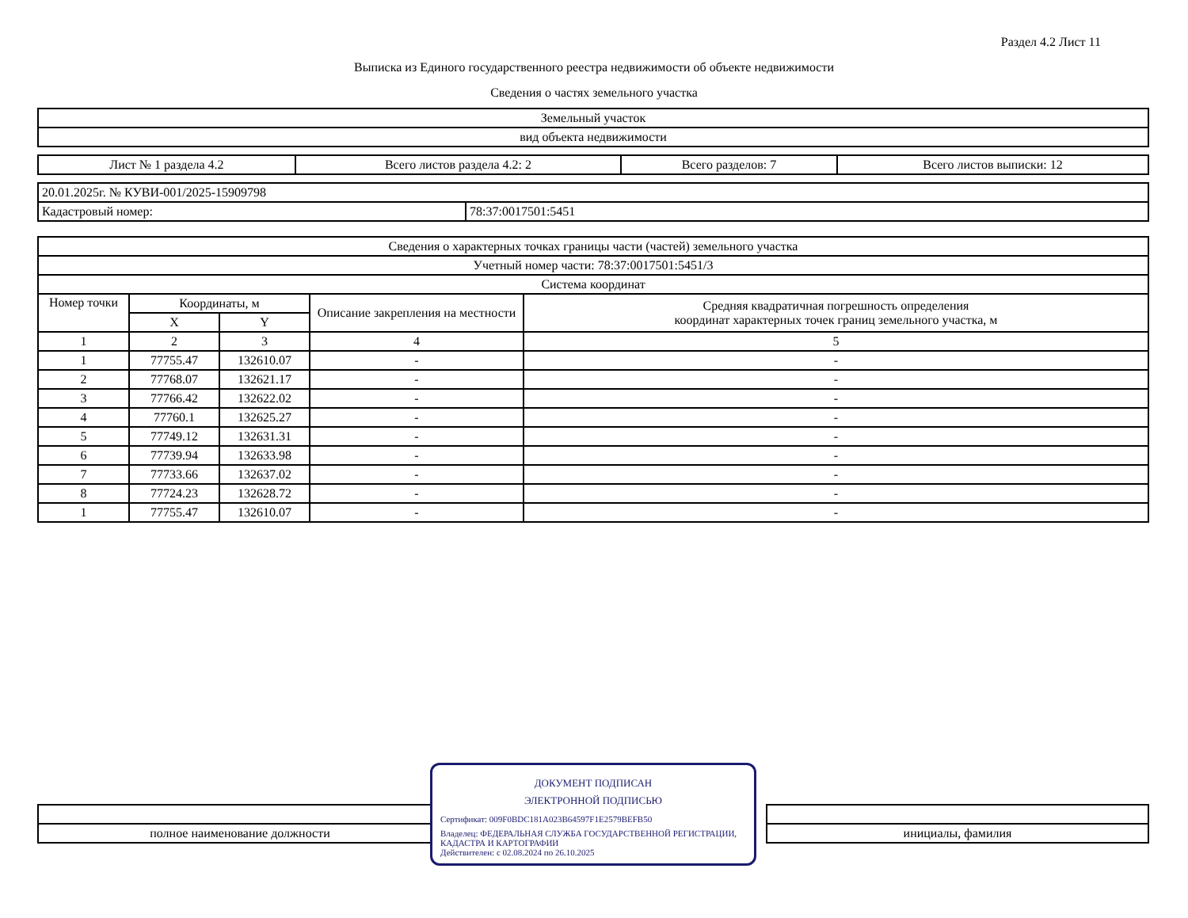Раздел 4.2 Лист 11
Выписка из Единого государственного реестра недвижимости об объекте недвижимости
Сведения о частях земельного участка
| Земельный участок |
| вид объекта недвижимости |
| Лист № 1 раздела 4.2 | Всего листов раздела 4.2: 2 | Всего разделов: 7 | Всего листов выписки: 12 |
| 20.01.2025г. № КУВИ-001/2025-15909798 | |
| Кадастровый номер: | 78:37:0017501:5451 |
| Сведения о характерных точках границы части (частей) земельного участка | | | | |
| Учетный номер части: 78:37:0017501:5451/3 | | | | |
| Система координат | | | | |
| Номер точки | Координаты, м | | Описание закрепления на местности | Средняя квадратичная погрешность определения координат характерных точек границ земельного участка, м |
| | X | Y | | |
| 1 | 2 | 3 | 4 | 5 |
| 1 | 77755.47 | 132610.07 | - | - |
| 2 | 77768.07 | 132621.17 | - | - |
| 3 | 77766.42 | 132622.02 | - | - |
| 4 | 77760.1 | 132625.27 | - | - |
| 5 | 77749.12 | 132631.31 | - | - |
| 6 | 77739.94 | 132633.98 | - | - |
| 7 | 77733.66 | 132637.02 | - | - |
| 8 | 77724.23 | 132628.72 | - | - |
| 1 | 77755.47 | 132610.07 | - | - |
| полное наименование должности | | инициалы, фамилия |
ДОКУМЕНТ ПОДПИСАН
ЭЛЕКТРОННОЙ ПОДПИСЬЮ
Сертификат: 009F0BDC181A023B64597F1E2579BEFB50
Владелец: ФЕДЕРАЛЬНАЯ СЛУЖБА ГОСУДАРСТВЕННОЙ РЕГИСТРАЦИИ, КАДАСТРА И КАРТОГРАФИИ
Действителен: с 02.08.2024 по 26.10.2025